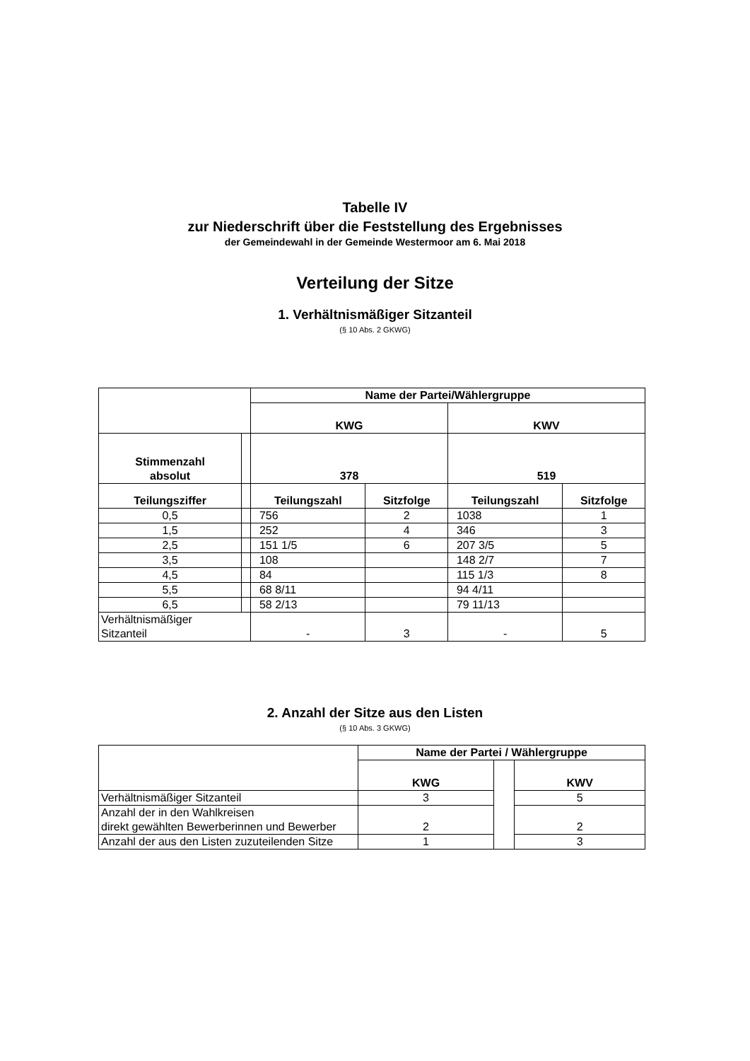Tabelle IV
zur Niederschrift über die Feststellung des Ergebnisses
der Gemeindewahl in der Gemeinde Westermoor am 6. Mai 2018
Verteilung der Sitze
1. Verhältnismäßiger Sitzanteil
(§ 10 Abs. 2 GKWG)
| | | Name der Partei/Wählergruppe | | | |
| | | KWG | | KWV | |
| Stimmenzahl absolut | | 378 | | 519 | |
| Teilungsziffer | | Teilungszahl | Sitzfolge | Teilungszahl | Sitzfolge |
| 0,5 | | 756 | 2 | 1038 | 1 |
| 1,5 | | 252 | 4 | 346 | 3 |
| 2,5 | | 151 1/5 | 6 | 207 3/5 | 5 |
| 3,5 | | 108 | | 148 2/7 | 7 |
| 4,5 | | 84 | | 115 1/3 | 8 |
| 5,5 | | 68 8/11 | | 94 4/11 | |
| 6,5 | | 58 2/13 | | 79 11/13 | |
| Verhältnismäßiger Sitzanteil | | - | 3 | - | 5 |
2. Anzahl der Sitze aus den Listen
(§ 10 Abs. 3 GKWG)
| | Name der Partei / Wählergruppe | | |
| | KWG | | KWV |
| Verhältnismäßiger Sitzanteil | 3 | | 5 |
| Anzahl der in den Wahlkreisen direkt gewählten Bewerberinnen und Bewerber | 2 | | 2 |
| Anzahl der aus den Listen zuzuteilenden Sitze | 1 | | 3 |